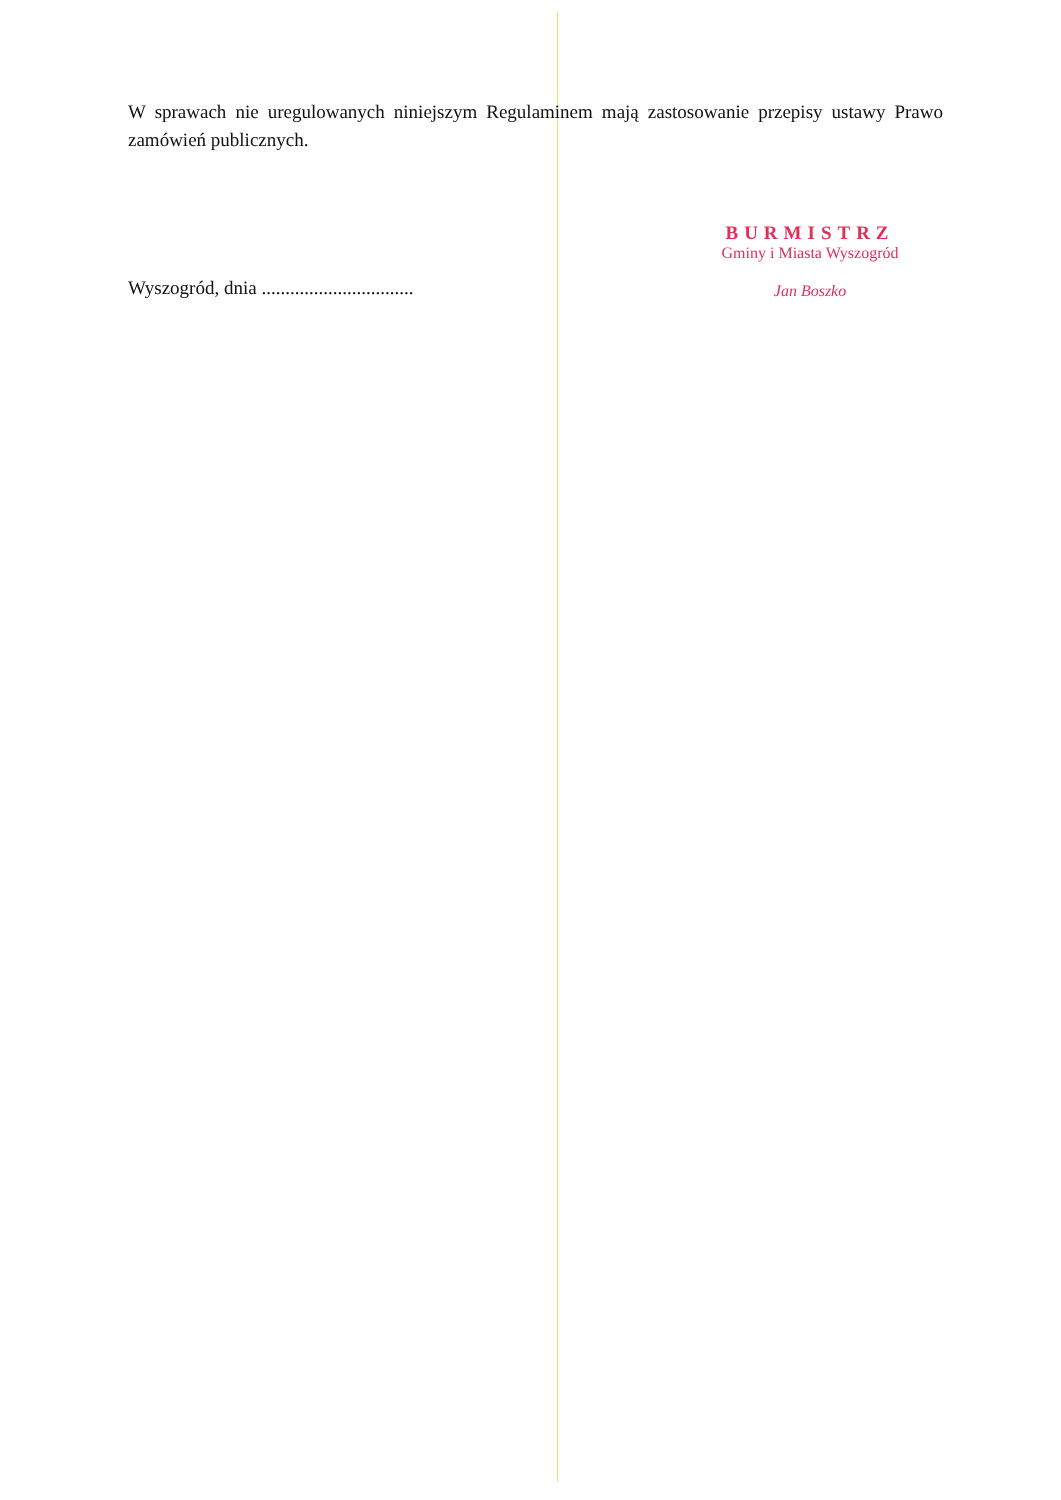W sprawach nie uregulowanych niniejszym Regulaminem mają zastosowanie przepisy ustawy Prawo zamówień publicznych.
Wyszogród, dnia ................................
BURMISTRZ
Gminy i Miasta Wyszogród
Jan Boszko